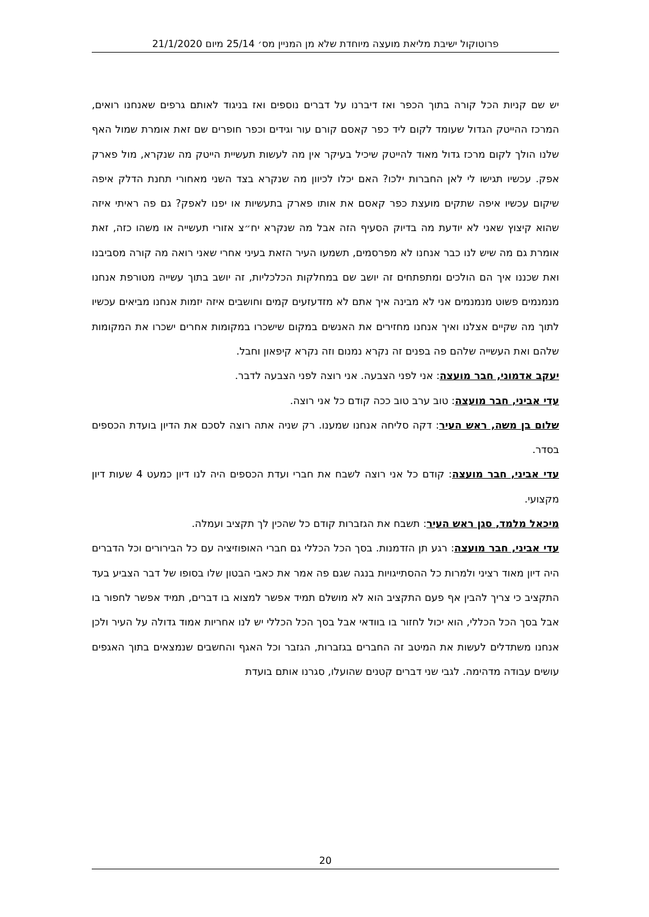פרוטוקול ישיבת מליאת מועצה מיוחדת שלא מן המניין מס׳ 25/14 מיום 21/1/2020
יש שם קניות הכל קורה בתוך הכפר ואז דיברנו על דברים נוספים ואז בניגוד לאותם גרפים שאנחנו רואים, המרכז ההייטק הגדול שעומד לקום ליד כפר קאסם קורם עור וגידים וכפר חופרים שם זאת אומרת שמול האף שלנו הולך לקום מרכז גדול מאוד להייטק שיכיל בעיקר אין מה לעשות תעשיית הייטק מה שנקרא, מול פארק אפק. עכשיו תגישו לי לאן החברות ילכו? האם יכלו לכיוון מה שנקרא בצד השני מאחורי תחנת הדלק איפה שיקום עכשיו איפה שתקים מועצת כפר קאסם את אותו פארק בתעשיות או יפנו לאפק? גם פה ראיתי איזה שהוא קיצוץ שאני לא יודעת מה בדיוק הסעיף הזה אבל מה שנקרא יח״צ אזורי תעשייה או משהו כזה, זאת אומרת גם מה שיש לנו כבר אנחנו לא מפרסמים, תשמעו העיר הזאת בעיני אחרי שאני רואה מה קורה מסביבנו ואת שכננו איך הם הולכים ומתפתחים זה יושב שם במחלקות הכלכליות, זה יושב בתוך עשייה מטורפת אנחנו מנמנמים פשוט מנמנמים אני לא מבינה איך אתם לא מזדעזעים קמים וחושבים איזה יזמות אנחנו מביאים עכשיו לתוך מה שקיים אצלנו ואיך אנחנו מחזירים את האנשים במקום שישכרו במקומות אחרים ישכרו את המקומות שלהם ואת העשייה שלהם פה בפנים זה נקרא נמנום וזה נקרא קיפאון וחבל.
יעקב אדמוני, חבר מועצה: אני לפני הצבעה. אני רוצה לפני הצבעה לדבר.
עדי אביני, חבר מועצה: טוב ערב טוב ככה קודם כל אני רוצה.
שלום בן משה, ראש העיר: דקה סליחה אנחנו שמענו. רק שניה אתה רוצה לסכם את הדיון בועדת הכספים בסדר.
עדי אביני, חבר מועצה: קודם כל אני רוצה לשבח את חברי ועדת הכספים היה לנו דיון כמעט 4 שעות דיון מקצועי.
מיכאל מלמד, סגן ראש העיר: תשבח את הגזברות קודם כל שהכין לך תקציב ועמלה.
עדי אביני, חבר מועצה: רגע תן הזדמנות. בסך הכל הכללי גם חברי האופוזיציה עם כל הבירורים וכל הדברים היה דיון מאוד רציני ולמרות כל ההסתייגויות בנגה שגם פה אמר את כאבי הבטון שלו בסופו של דבר הצביע בעד התקציב כי צריך להבין אף פעם התקציב הוא לא מושלם תמיד אפשר למצוא בו דברים, תמיד אפשר לחפור בו אבל בסך הכל הכללי, הוא יכול לחזור בו בוודאי אבל בסך הכל הכללי יש לנו אחריות אמוד גדולה על העיר ולכן אנחנו משתדלים לעשות את המיטב זה החברים בגזברות, הגזבר וכל האגף והחשבים שנמצאים בתוך האגפים עושים עבודה מדהימה. לגבי שני דברים קטנים שהועלו, סגרנו אותם בועדת
20